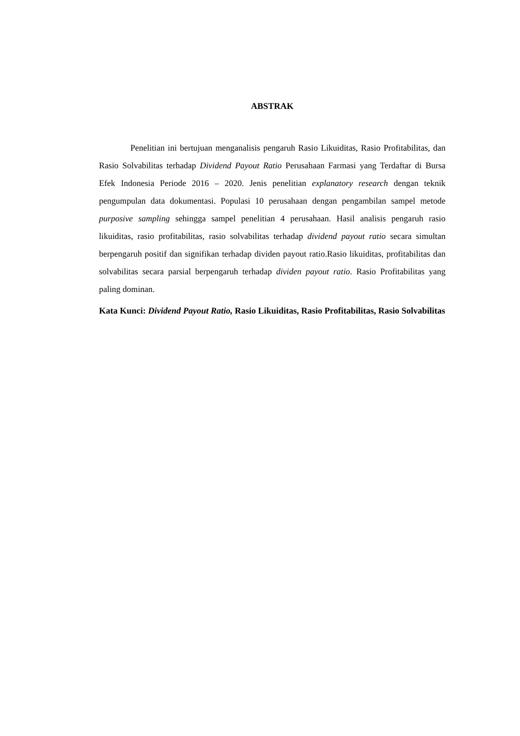ABSTRAK
Penelitian ini bertujuan menganalisis pengaruh Rasio Likuiditas, Rasio Profitabilitas, dan Rasio Solvabilitas terhadap Dividend Payout Ratio Perusahaan Farmasi yang Terdaftar di Bursa Efek Indonesia Periode 2016 – 2020. Jenis penelitian explanatory research dengan teknik pengumpulan data dokumentasi. Populasi 10 perusahaan dengan pengambilan sampel metode purposive sampling sehingga sampel penelitian 4 perusahaan. Hasil analisis pengaruh rasio likuiditas, rasio profitabilitas, rasio solvabilitas terhadap dividend payout ratio secara simultan berpengaruh positif dan signifikan terhadap dividen payout ratio.Rasio likuiditas, profitabilitas dan solvabilitas secara parsial berpengaruh terhadap dividen payout ratio. Rasio Profitabilitas yang paling dominan.
Kata Kunci: Dividend Payout Ratio, Rasio Likuiditas, Rasio Profitabilitas, Rasio Solvabilitas